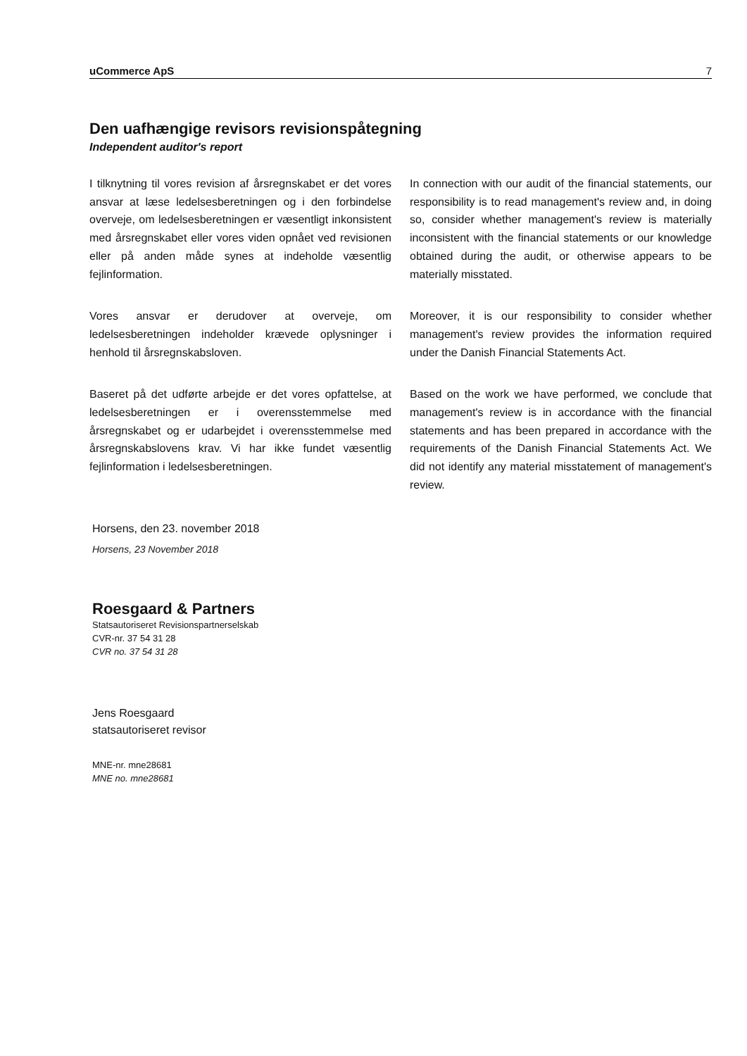uCommerce ApS 7
Den uafhængige revisors revisionspåtegning
Independent auditor's report
I tilknytning til vores revision af årsregnskabet er det vores ansvar at læse ledelsesberetningen og i den forbindelse overveje, om ledelsesberetningen er væsentligt inkonsistent med årsregnskabet eller vores viden opnået ved revisionen eller på anden måde synes at indeholde væsentlig fejlinformation.
In connection with our audit of the financial statements, our responsibility is to read management's review and, in doing so, consider whether management's review is materially inconsistent with the financial statements or our knowledge obtained during the audit, or otherwise appears to be materially misstated.
Vores ansvar er derudover at overveje, om ledelsesberetningen indeholder krævede oplysninger i henhold til årsregnskabsloven.
Moreover, it is our responsibility to consider whether management's review provides the information required under the Danish Financial Statements Act.
Baseret på det udførte arbejde er det vores opfattelse, at ledelsesberetningen er i overensstemmelse med årsregnskabet og er udarbejdet i overensstemmelse med årsregnskabslovens krav. Vi har ikke fundet væsentlig fejlinformation i ledelsesberetningen.
Based on the work we have performed, we conclude that management's review is in accordance with the financial statements and has been prepared in accordance with the requirements of the Danish Financial Statements Act. We did not identify any material misstatement of management's review.
Horsens, den 23. november 2018
Horsens, 23 November 2018
Roesgaard & Partners
Statsautoriseret Revisionspartnerselskab
CVR-nr. 37 54 31 28
CVR no. 37 54 31 28
Jens Roesgaard
statsautoriseret revisor
MNE-nr. mne28681
MNE no. mne28681